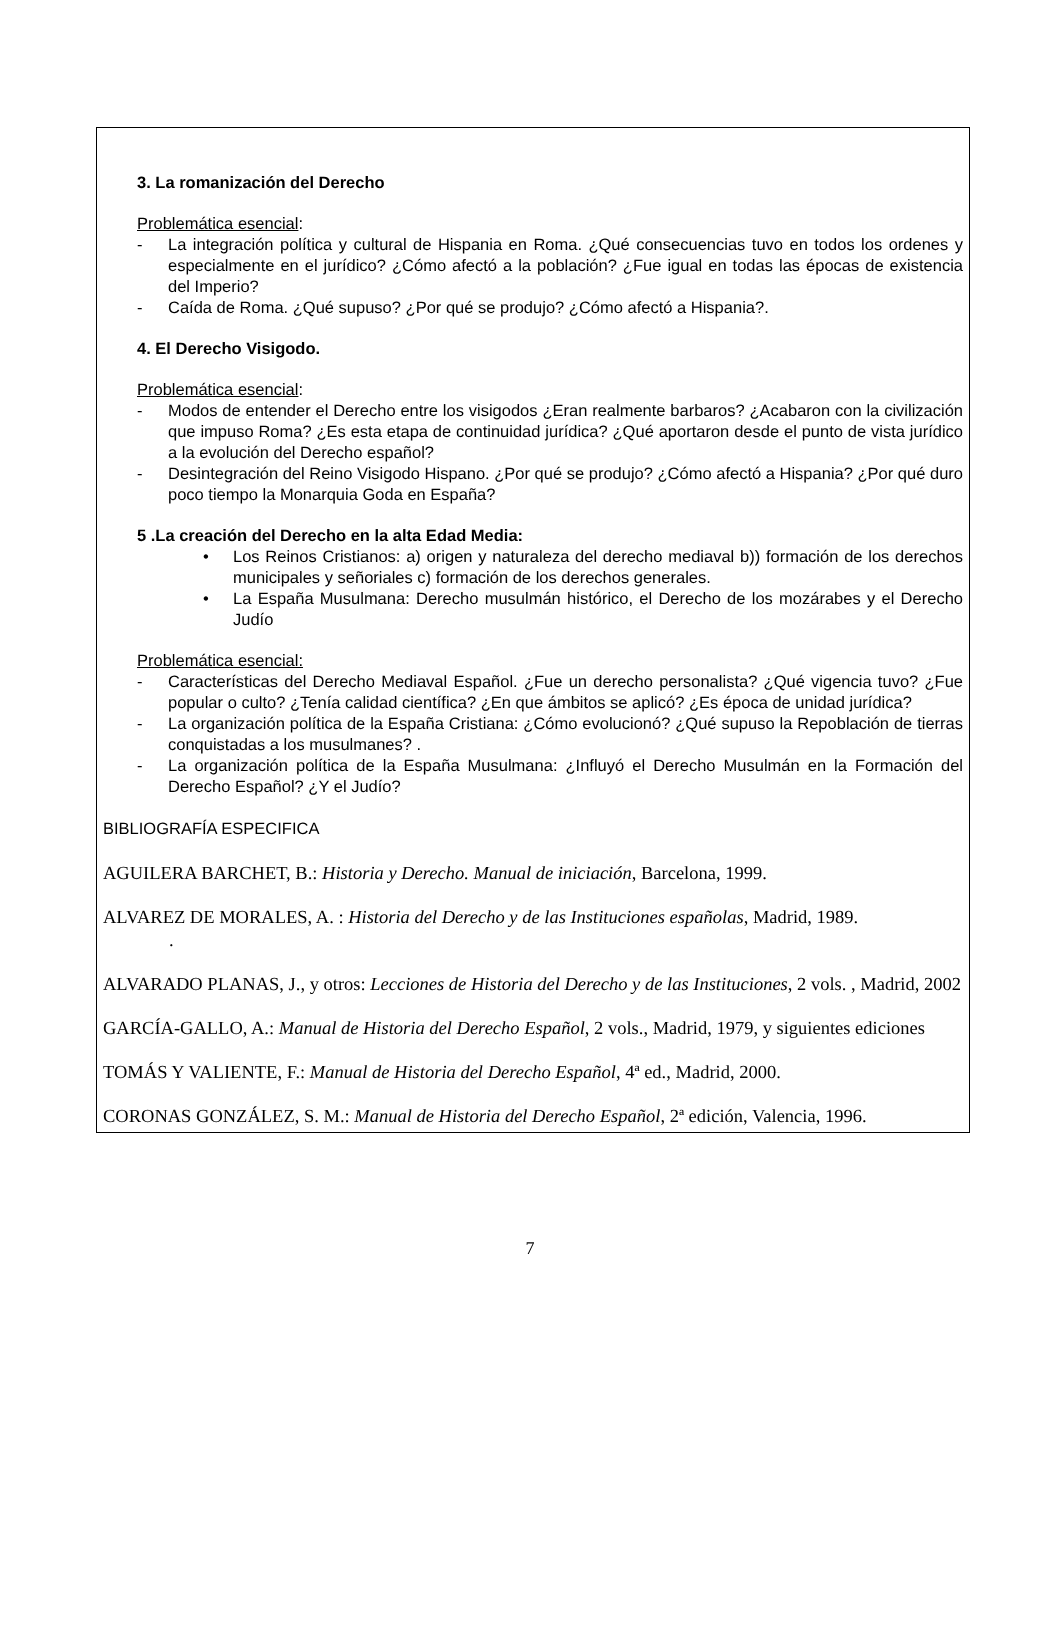3. La romanización del Derecho
Problemática esencial:
- La integración política y cultural de Hispania en Roma. ¿Qué consecuencias tuvo en todos los ordenes y especialmente en el jurídico? ¿Cómo afectó a la población? ¿Fue igual en todas las épocas de existencia del Imperio?
- Caída de Roma. ¿Qué supuso? ¿Por qué se produjo? ¿Cómo afectó a Hispania?.
4. El Derecho Visigodo.
Problemática esencial:
- Modos de entender el Derecho entre los visigodos ¿Eran realmente barbaros? ¿Acabaron con la civilización que impuso Roma? ¿Es esta etapa de continuidad jurídica? ¿Qué aportaron desde el punto de vista jurídico a la evolución del Derecho español?
- Desintegración del Reino Visigodo Hispano. ¿Por qué se produjo? ¿Cómo afectó a Hispania? ¿Por qué duro poco tiempo la Monarquia Goda en España?
5 .La creación del Derecho en la alta Edad Media:
• Los Reinos Cristianos: a) origen y naturaleza del derecho mediaval b)) formación de los derechos municipales y señoriales c) formación de los derechos generales.
• La España Musulmana: Derecho musulmán histórico, el Derecho de los mozárabes y el Derecho Judío
Problemática esencial:
- Características del Derecho Mediaval Español. ¿Fue un derecho personalista? ¿Qué vigencia tuvo? ¿Fue popular o culto? ¿Tenía calidad científica? ¿En que ámbitos se aplicó? ¿Es época de unidad jurídica?
- La organización política de la España Cristiana: ¿Cómo evolucionó? ¿Qué supuso la Repoblación de tierras conquistadas a los musulmanes? .
- La organización política de la España Musulmana: ¿Influyó el Derecho Musulmán en la Formación del Derecho Español? ¿Y el Judío?
BIBLIOGRAFÍA ESPECIFICA
AGUILERA BARCHET, B.: Historia y Derecho. Manual de iniciación, Barcelona, 1999.
ALVAREZ DE MORALES, A. : Historia del Derecho y de las Instituciones españolas, Madrid, 1989.
.
ALVARADO PLANAS, J., y otros: Lecciones de Historia del Derecho y de las Instituciones, 2 vols. , Madrid, 2002
GARCÍA-GALLO, A.: Manual de Historia del Derecho Español, 2 vols., Madrid, 1979, y siguientes ediciones
TOMÁS Y VALIENTE, F.: Manual de Historia del Derecho Español, 4ª ed., Madrid, 2000.
CORONAS GONZÁLEZ, S. M.: Manual de Historia del Derecho Español, 2ª edición, Valencia, 1996.
7